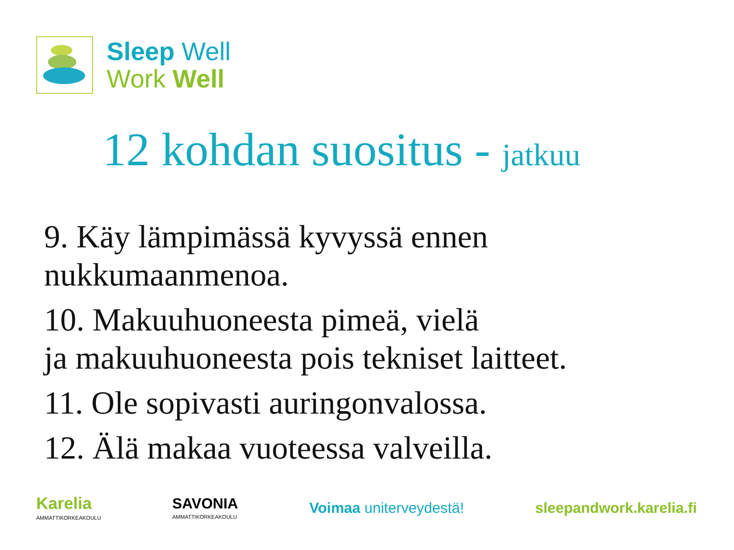Sleep Well
Work Well
12 kohdan suositus - jatkuu
9. Käy lämpimässä kyvyssä ennen
nukkumaanmenoa.
10. Makuuhuoneesta pimeä, vielä
ja makuuhuoneesta pois tekniset laitteet.
11. Ole sopivasti auringonvalossa.
12. Älä makaa vuoteessa valveilla.
Karelia
AMMATTIKORKEAKOULU
SAVONIA
AMMATTIKORKEAKOULU
Voimaa uniterveydestä! sleepandwork.karelia.fi